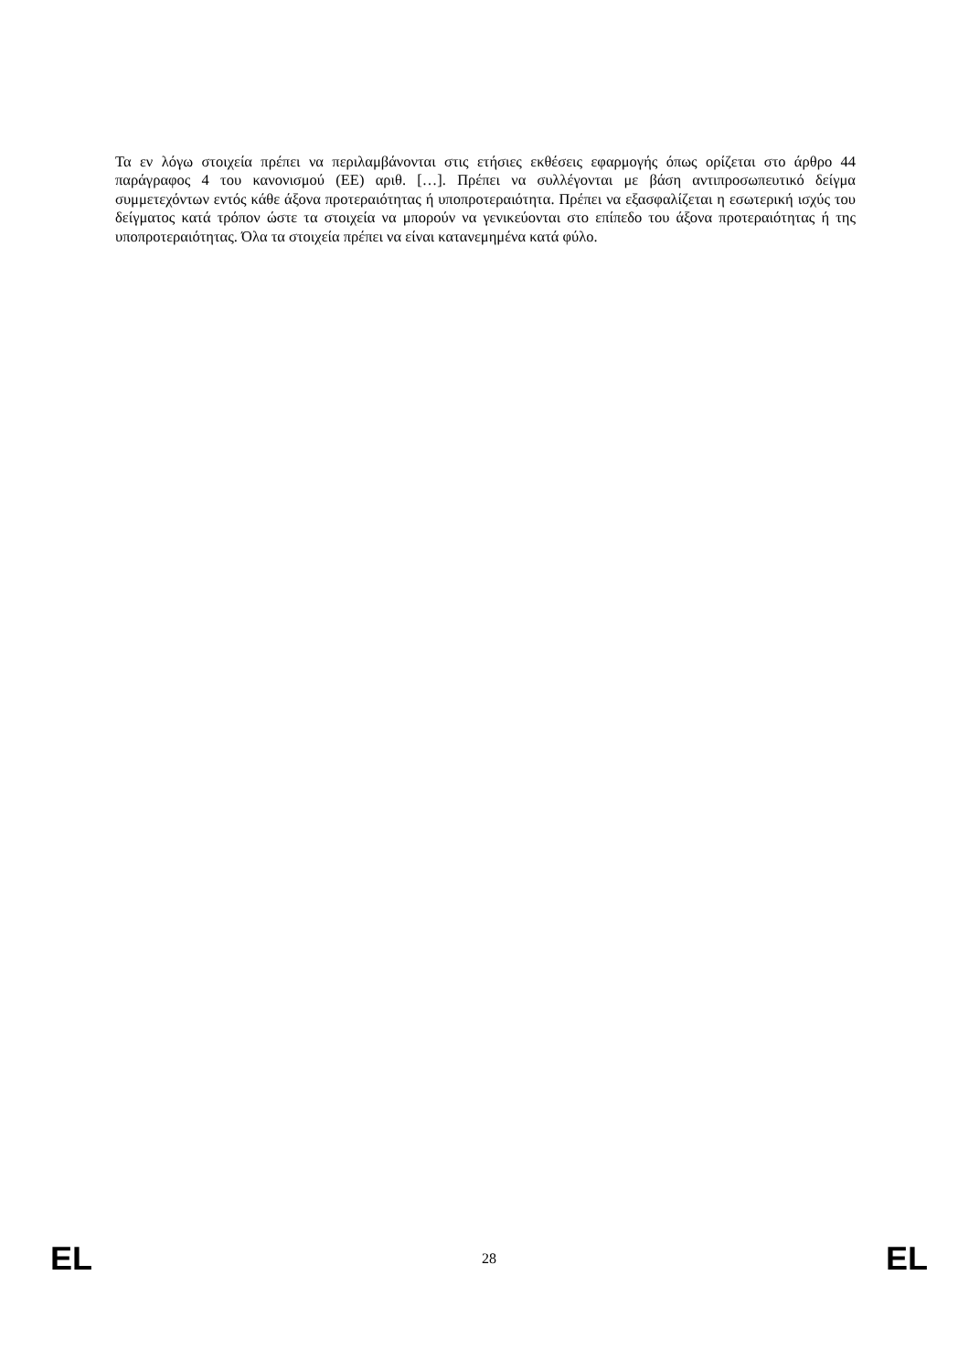Τα εν λόγω στοιχεία πρέπει να περιλαμβάνονται στις ετήσιες εκθέσεις εφαρμογής όπως ορίζεται στο άρθρο 44 παράγραφος 4 του κανονισμού (ΕΕ) αριθ. […]. Πρέπει να συλλέγονται με βάση αντιπροσωπευτικό δείγμα συμμετεχόντων εντός κάθε άξονα προτεραιότητας ή υποπροτεραιότητα. Πρέπει να εξασφαλίζεται η εσωτερική ισχύς του δείγματος κατά τρόπον ώστε τα στοιχεία να μπορούν να γενικεύονται στο επίπεδο του άξονα προτεραιότητας ή της υποπροτεραιότητας. Όλα τα στοιχεία πρέπει να είναι κατανεμημένα κατά φύλο.
EL 28 EL